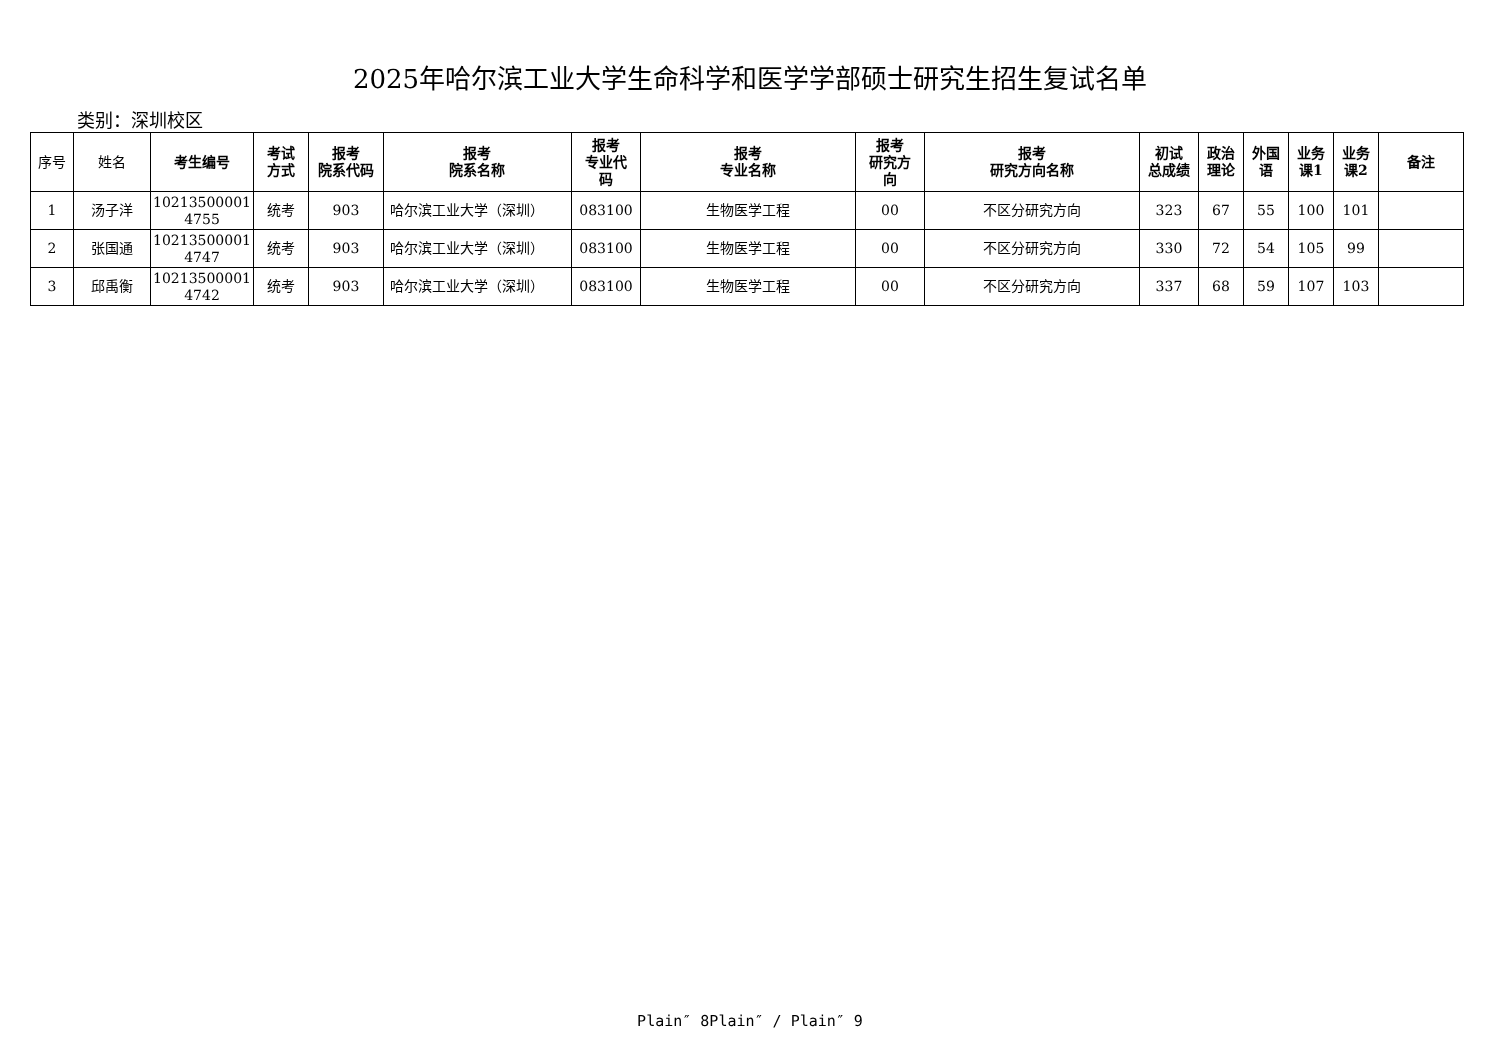2025年哈尔滨工业大学生命科学和医学学部硕士研究生招生复试名单
类别：深圳校区
| 序号 | 姓名 | 考生编号 | 考试 方式 | 报考 院系代码 | 报考 院系名称 | 报考 专业代 码 | 报考 专业名称 | 报考 研究方 向 | 报考 研究方向名称 | 初试 总成绩 | 政治 理论 | 外国 语 | 业务 课1 | 业务 课2 | 备注 |
| --- | --- | --- | --- | --- | --- | --- | --- | --- | --- | --- | --- | --- | --- | --- | --- |
| 1 | 汤子洋 | 10213500001 4755 | 统考 | 903 | 哈尔滨工业大学（深圳） | 083100 | 生物医学工程 | 00 | 不区分研究方向 | 323 | 67 | 55 | 100 | 101 | |
| 2 | 张国通 | 10213500001 4747 | 统考 | 903 | 哈尔滨工业大学（深圳） | 083100 | 生物医学工程 | 00 | 不区分研究方向 | 330 | 72 | 54 | 105 | 99 | |
| 3 | 邱禹衡 | 10213500001 4742 | 统考 | 903 | 哈尔滨工业大学（深圳） | 083100 | 生物医学工程 | 00 | 不区分研究方向 | 337 | 68 | 59 | 107 | 103 | |
Plain″ 8Plain″ / Plain″ 9